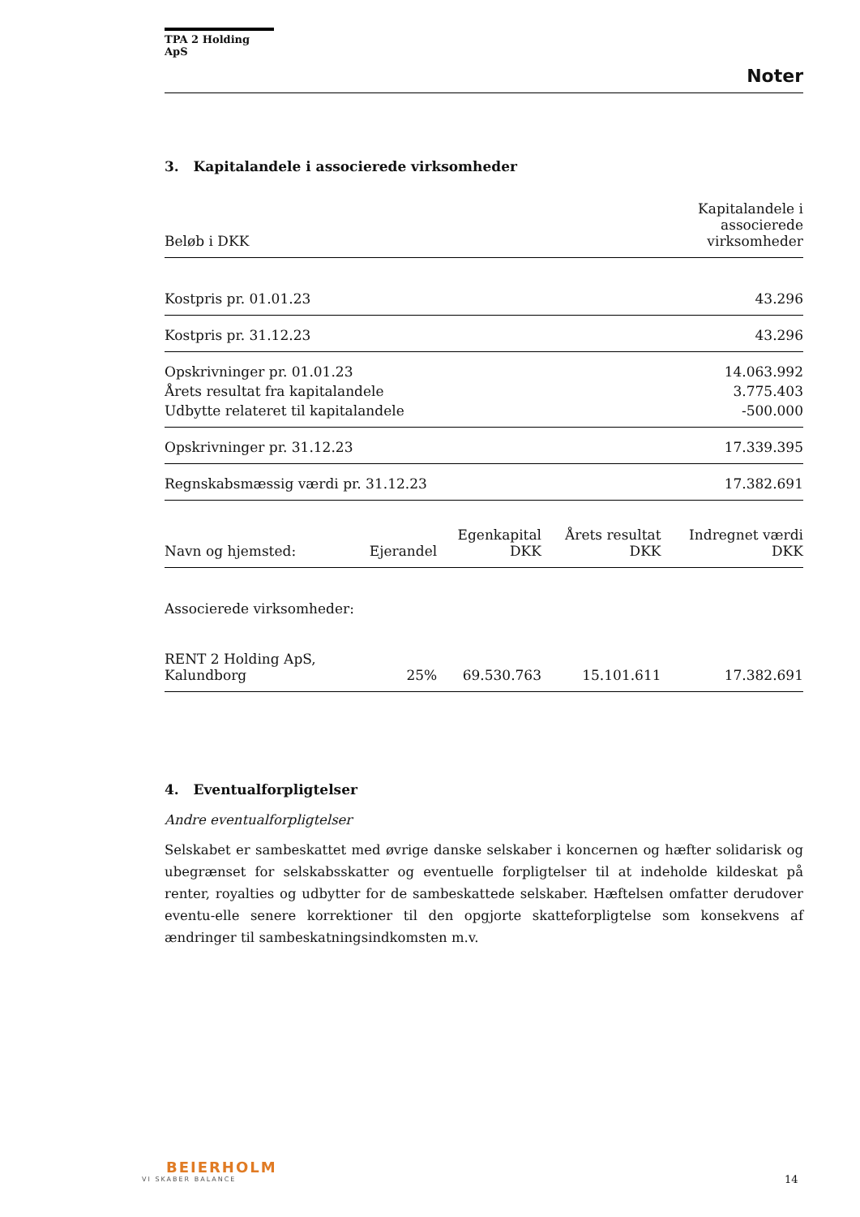TPA 2 Holding ApS
Noter
3. Kapitalandele i associerede virksomheder
| Beløb i DKK | Kapitalandele i associerede virksomheder |
| --- | --- |
| Kostpris pr. 01.01.23 | 43.296 |
| Kostpris pr. 31.12.23 | 43.296 |
| Opskrivninger pr. 01.01.23 | 14.063.992 |
| Årets resultat fra kapitalandele | 3.775.403 |
| Udbytte relateret til kapitalandele | -500.000 |
| Opskrivninger pr. 31.12.23 | 17.339.395 |
| Regnskabsmæssig værdi pr. 31.12.23 | 17.382.691 |
| Navn og hjemsted: | Ejerandel | Egenkapital DKK | Årets resultat DKK | Indregnet værdi DKK |
| --- | --- | --- | --- | --- |
| Associerede virksomheder: | | | | |
| RENT 2 Holding ApS, Kalundborg | 25% | 69.530.763 | 15.101.611 | 17.382.691 |
4. Eventualforpligtelser
Andre eventualforpligtelser
Selskabet er sambeskattet med øvrige danske selskaber i koncernen og hæfter solidarisk og ubegrænset for selskabsskatter og eventuelle forpligtelser til at indeholde kildeskat på renter, royalties og udbytter for de sambeskattede selskaber. Hæftelsen omfatter derudover eventu-elle senere korrektioner til den opgjorte skatteforpligtelse som konsekvens af ændringer til sambeskatningsindkomsten m.v.
BEIERHOLM
VI SKABER BALANCE
14